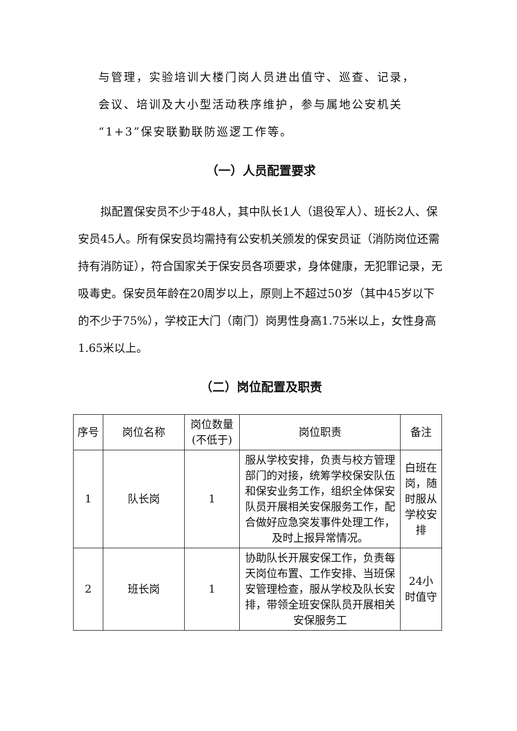与管理，实验培训大楼门岗人员进出值守、巡查、记录，
会议、培训及大小型活动秩序维护，参与属地公安机关
“1+3”保安联勤联防巡逻工作等。
（一）人员配置要求
拟配置保安员不少于48人，其中队长1人（退役军人）、班长2人、保安员45人。所有保安员均需持有公安机关颁发的保安员证（消防岗位还需持有消防证），符合国家关于保安员各项要求，身体健康，无犯罪记录，无吸毒史。保安员年龄在20周岁以上，原则上不超过50岁（其中45岁以下的不少于75%），学校正大门（南门）岗男性身高1.75米以上，女性身高1.65米以上。
（二）岗位配置及职责
| 序号 | 岗位名称 | 岗位数量 (不低于) | 岗位职责 | 备注 |
| --- | --- | --- | --- | --- |
| 1 | 队长岗 | 1 | 服从学校安排，负责与校方管理部门的对接，统筹学校保安队伍和保安业务工作，组织全体保安队员开展相关安保服务工作，配合做好应急突发事件处理工作，及时上报异常情况。 | 白班在岗，随时服从学校安排 |
| 2 | 班长岗 | 1 | 协助队长开展安保工作，负责每天岗位布置、工作安排、当班保安管理检查，服从学校及队长安排，带领全班安保队员开展相关安保服务工 | 24小时值守 |